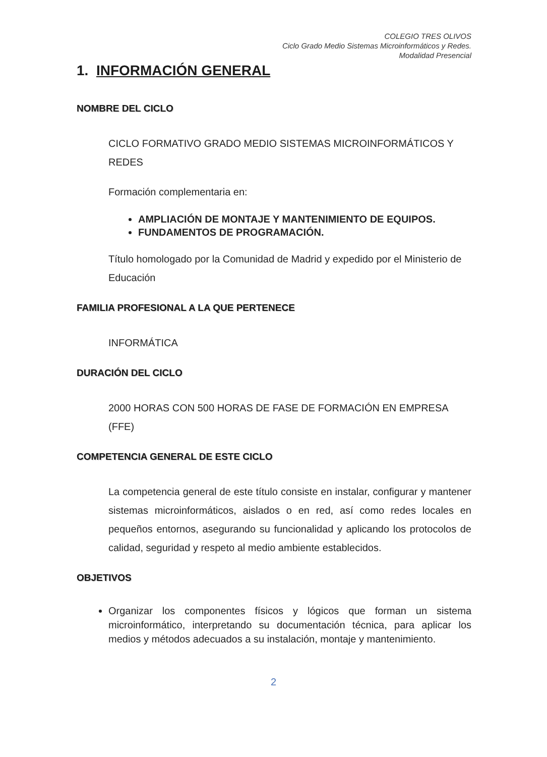COLEGIO TRES OLIVOS
Ciclo Grado Medio Sistemas Microinformáticos y Redes.
Modalidad Presencial
1. INFORMACIÓN GENERAL
NOMBRE DEL CICLO
CICLO FORMATIVO GRADO MEDIO SISTEMAS MICROINFORMÁTICOS Y REDES
Formación complementaria en:
AMPLIACIÓN DE MONTAJE Y MANTENIMIENTO DE EQUIPOS.
FUNDAMENTOS DE PROGRAMACIÓN.
Título homologado por la Comunidad de Madrid y expedido por el Ministerio de Educación
FAMILIA PROFESIONAL A LA QUE PERTENECE
INFORMÁTICA
DURACIÓN DEL CICLO
2000 HORAS CON 500 HORAS DE FASE DE FORMACIÓN EN EMPRESA (FFE)
COMPETENCIA GENERAL DE ESTE CICLO
La competencia general de este título consiste en instalar, configurar y mantener sistemas microinformáticos, aislados o en red, así como redes locales en pequeños entornos, asegurando su funcionalidad y aplicando los protocolos de calidad, seguridad y respeto al medio ambiente establecidos.
OBJETIVOS
Organizar los componentes físicos y lógicos que forman un sistema microinformático, interpretando su documentación técnica, para aplicar los medios y métodos adecuados a su instalación, montaje y mantenimiento.
2